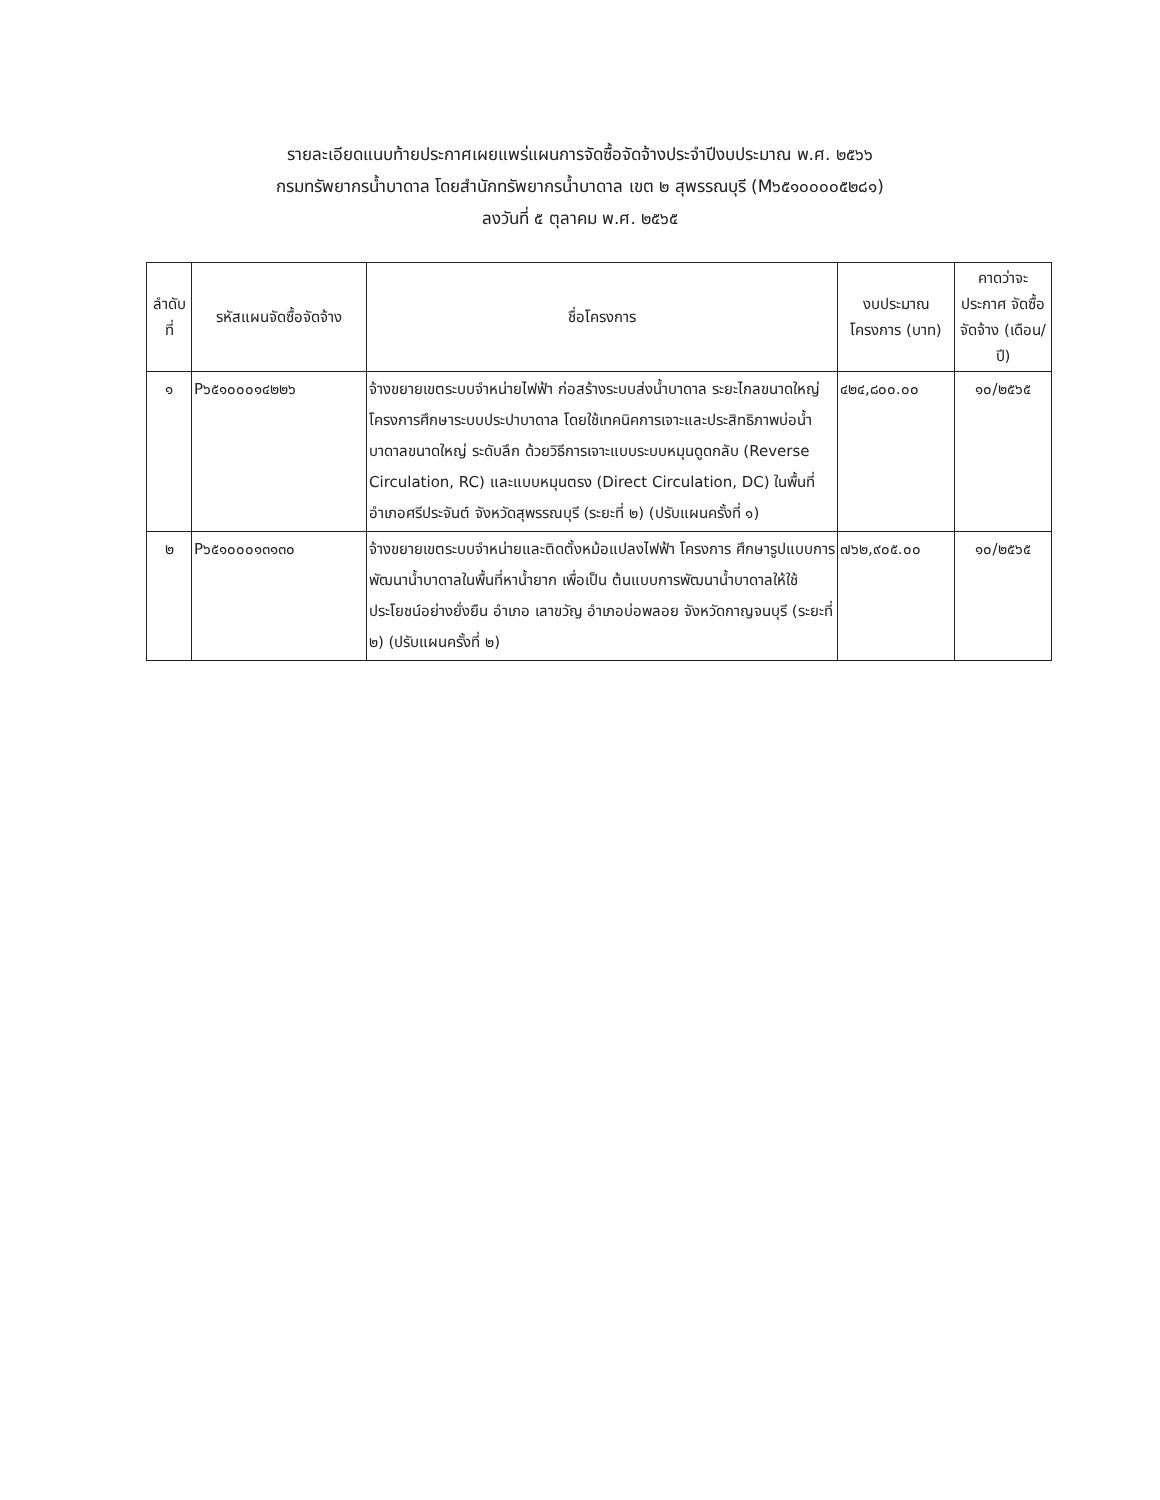รายละเอียดแนบท้ายประกาศเผยแพร่แผนการจัดซื้อจัดจ้างประจำปีงบประมาณ พ.ศ. ๒๕๖๖
กรมทรัพยากรน้ำบาดาล โดยสำนักทรัพยากรน้ำบาดาล เขต ๒ สุพรรณบุรี (M๖๕๑๐๐๐๐๕๒๘๑)
ลงวันที่ ๕ ตุลาคม พ.ศ. ๒๕๖๕
| ลำดับ ที่ | รหัสแผนจัดซื้อจัดจ้าง | ชื่อโครงการ | งบประมาณ โครงการ (บาท) | คาดว่าจะ ประกาศ จัดซื้อจัดจ้าง (เดือน/ปี) |
| --- | --- | --- | --- | --- |
| ๑ | P๖๕๑๐๐๐๑๔๒๒๖ | จ้างขยายเขตระบบจำหน่ายไฟฟ้า ก่อสร้างระบบส่งน้ำบาดาล ระยะไกลขนาดใหญ่ โครงการศึกษาระบบประปาบาดาล โดยใช้เทคนิคการเจาะและประสิทธิภาพบ่อน้ำบาดาลขนาดใหญ่ ระดับลึก ด้วยวิธีการเจาะแบบระบบหมุนดูดกลับ (Reverse Circulation, RC) และแบบหมุนตรง (Direct Circulation, DC) ในพื้นที่อำเภอศรีประจันต์ จังหวัดสุพรรณบุรี (ระยะที่ ๒) (ปรับแผนครั้งที่ ๑) | ๔๒๔,๘๐๐.๐๐ | ๑๐/๒๕๖๕ |
| ๒ | P๖๕๑๐๐๐๑๓๑๓๐ | จ้างขยายเขตระบบจำหน่ายและติดตั้งหม้อแปลงไฟฟ้า โครงการ ศึกษารูปแบบการพัฒนาน้ำบาดาลในพื้นที่หาน้ำยาก เพื่อเป็น ต้นแบบการพัฒนาน้ำบาดาลให้ใช้ประโยชน์อย่างยั่งยืน อำเภอ เลาขวัญ อำเภอบ่อพลอย จังหวัดกาญจนบุรี (ระยะที่ ๒) (ปรับแผนครั้งที่ ๒) | ๗๖๒,๙๐๕.๐๐ | ๑๐/๒๕๖๕ |